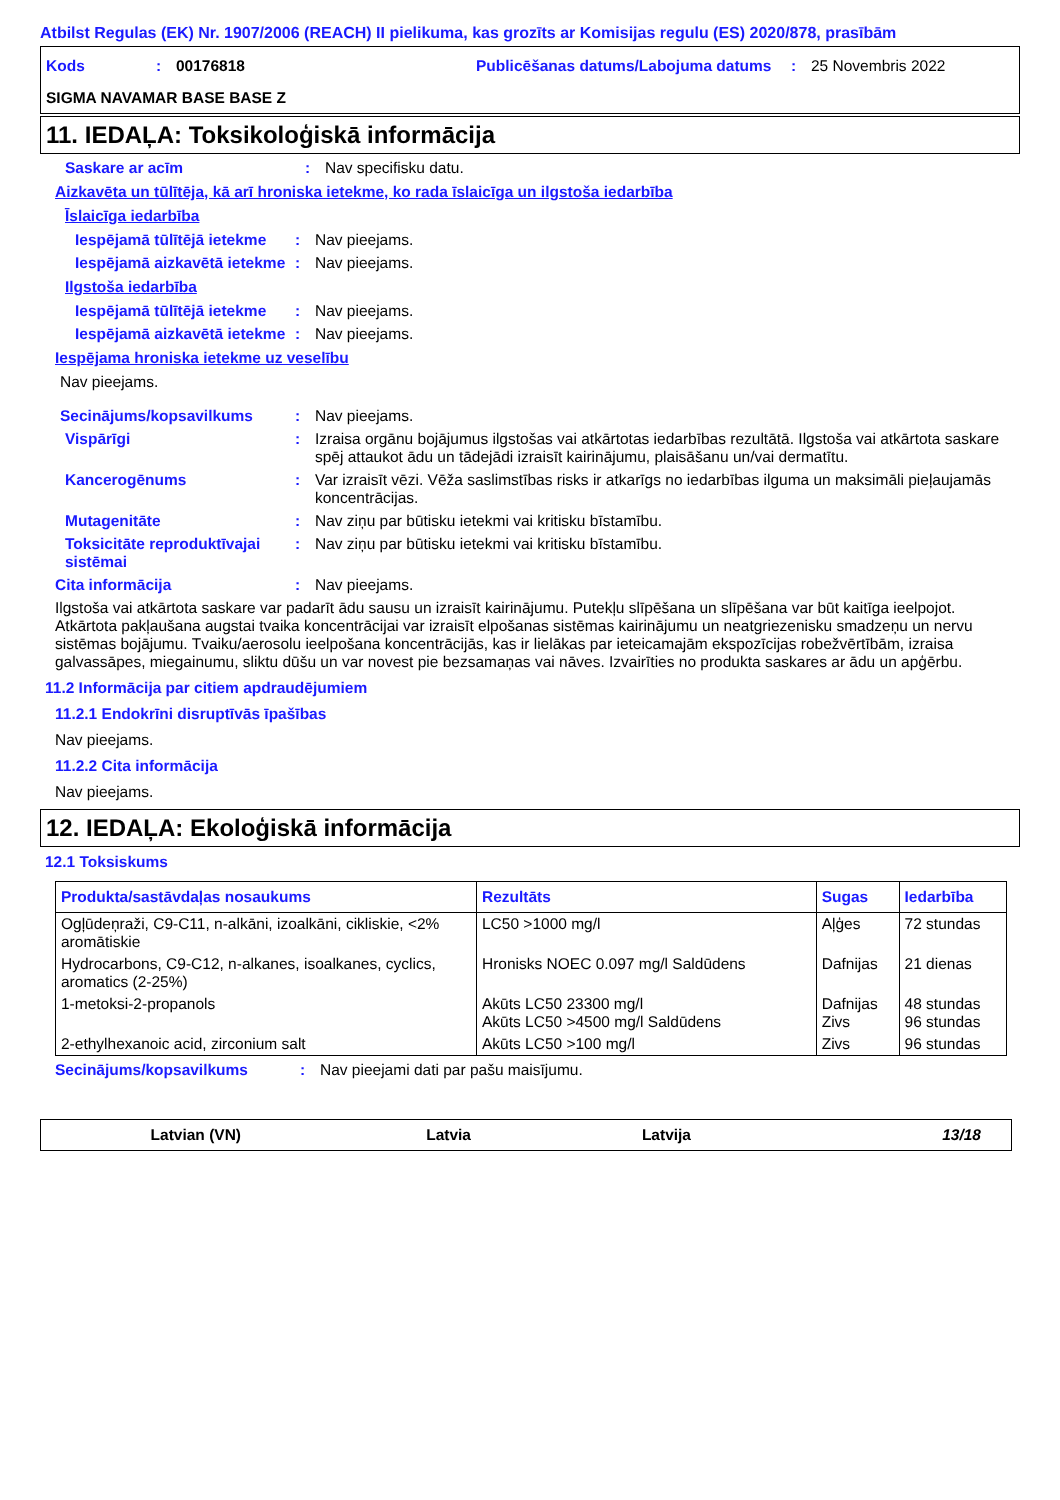Atbilst Regulas (EK) Nr. 1907/2006 (REACH) II pielikuma, kas grozīts ar Komisijas regulu (ES) 2020/878, prasībām
Kods: 00176818 Publicēšanas datums/Labojuma datums: 25 Novembris 2022
SIGMA NAVAMAR BASE BASE Z
11. IEDAĻA: Toksikoloģiskā informācija
Saskare ar acīm: Nav specifisku datu.
Aizkavēta un tūlītēja, kā arī hroniska ietekme, ko rada īslaicīga un ilgstoša iedarbība
Īslaicīga iedarbība
Iespējamā tūlītējā ietekme: Nav pieejams.
Iespējamā aizkavētā ietekme: Nav pieejams.
Ilgstoša iedarbība
Iespējamā tūlītējā ietekme: Nav pieejams.
Iespējamā aizkavētā ietekme: Nav pieejams.
Iespējama hroniska ietekme uz veselību
Nav pieejams.
Secinājums/kopsavilkums: Nav pieejams.
Vispārīgi: Izraisa orgānu bojājumus ilgstošas vai atkārtotas iedarbības rezultātā. Ilgstoša vai atkārtota saskare spēj attaukot ādu un tādejādi izraisīt kairinājumu, plaisāšanu un/vai dermatītu.
Kancerogēnums: Var izraisīt vēzi. Vēža saslimstības risks ir atkarīgs no iedarbības ilguma un maksimāli pieļaujamās koncentrācijas.
Mutagenitāte: Nav ziņu par būtisku ietekmi vai kritisku bīstamību.
Toksicitāte reproduktīvajai sistēmai: Nav ziņu par būtisku ietekmi vai kritisku bīstamību.
Cita informācija: Nav pieejams.
Ilgstoša vai atkārtota saskare var padarīt ādu sausu un izraisīt kairinājumu. Putekļu slīpēšana un slīpēšana var būt kaitīga ieelpojot. Atkārtota pakļaušana augstai tvaika koncentrācijai var izraisīt elpošanas sistēmas kairinājumu un neatgriezenisku smadzeņu un nervu sistēmas bojājumu. Tvaiku/aerosolu ieelpošana koncentrācijās, kas ir lielākas par ieteicamajām ekspozīcijas robežvērtībām, izraisa galvassāpes, miegainumu, sliktu dūšu un var novest pie bezsamaņas vai nāves. Izvairīties no produkta saskares ar ādu un apģērbu.
11.2 Informācija par citiem apdraudējumiem
11.2.1 Endokrīni disruptīvās īpašības
Nav pieejams.
11.2.2 Cita informācija
Nav pieejams.
12. IEDAĻA: Ekoloģiskā informācija
12.1 Toksiskums
| Produkta/sastāvdaļas nosaukums | Rezultāts | Sugas | Iedarbība |
| --- | --- | --- | --- |
| Ogļūdeņraži, C9-C11, n-alkāni, izoalkāni, cikliskie, <2% aromātiskie | LC50 >1000 mg/l | Aļģes | 72 stundas |
| Hydrocarbons, C9-C12, n-alkanes, isoalkanes, cyclics, aromatics (2-25%) | Hronisks NOEC 0.097 mg/l Saldūdens | Dafnijas | 21 dienas |
| 1-metoksi-2-propanols | Akūts LC50 23300 mg/l Akūts LC50 >4500 mg/l Saldūdens | Dafnijas Zivs | 48 stundas 96 stundas |
| 2-ethylhexanoic acid, zirconium salt | Akūts LC50 >100 mg/l | Zivs | 96 stundas |
Secinājums/kopsavilkums: Nav pieejami dati par pašu maisījumu.
Latvian (VN) Latvia Latvija 13/18